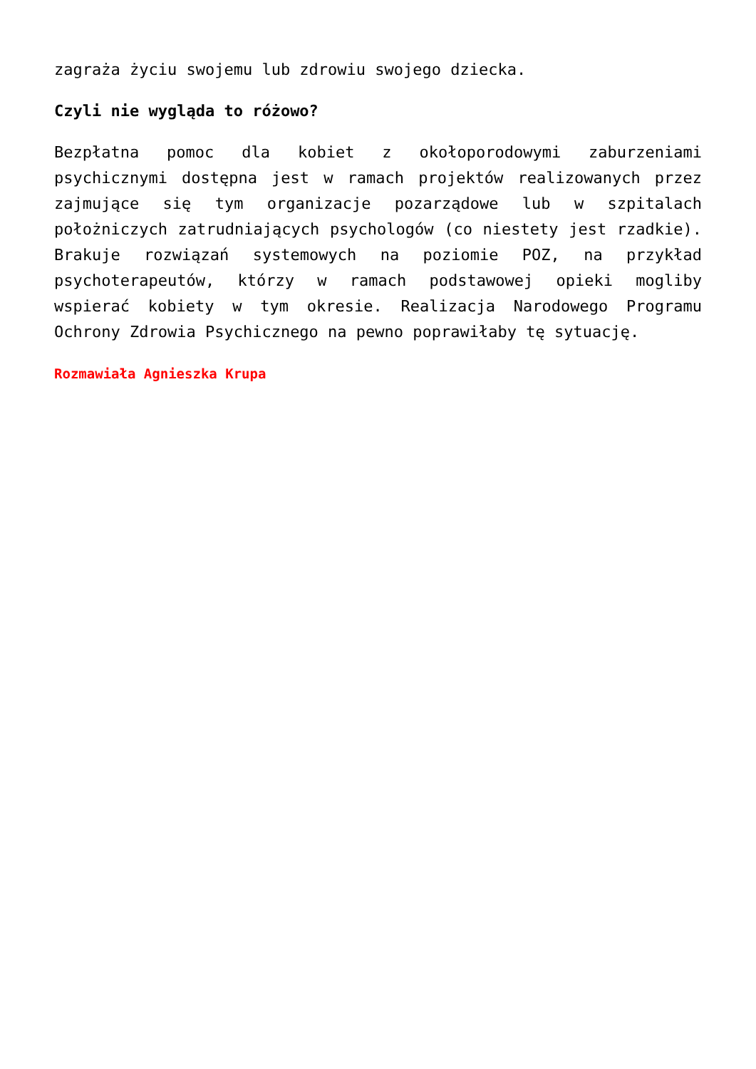zagraża życiu swojemu lub zdrowiu swojego dziecka.
Czyli nie wygląda to różowo?
Bezpłatna pomoc dla kobiet z okołoporodowymi zaburzeniami psychicznymi dostępna jest w ramach projektów realizowanych przez zajmujące się tym organizacje pozarządowe lub w szpitalach położniczych zatrudniających psychologów (co niestety jest rzadkie). Brakuje rozwiązań systemowych na poziomie POZ, na przykład psychoterapeutów, którzy w ramach podstawowej opieki mogliby wspierać kobiety w tym okresie. Realizacja Narodowego Programu Ochrony Zdrowia Psychicznego na pewno poprawiłaby tę sytuację.
Rozmawiała Agnieszka Krupa